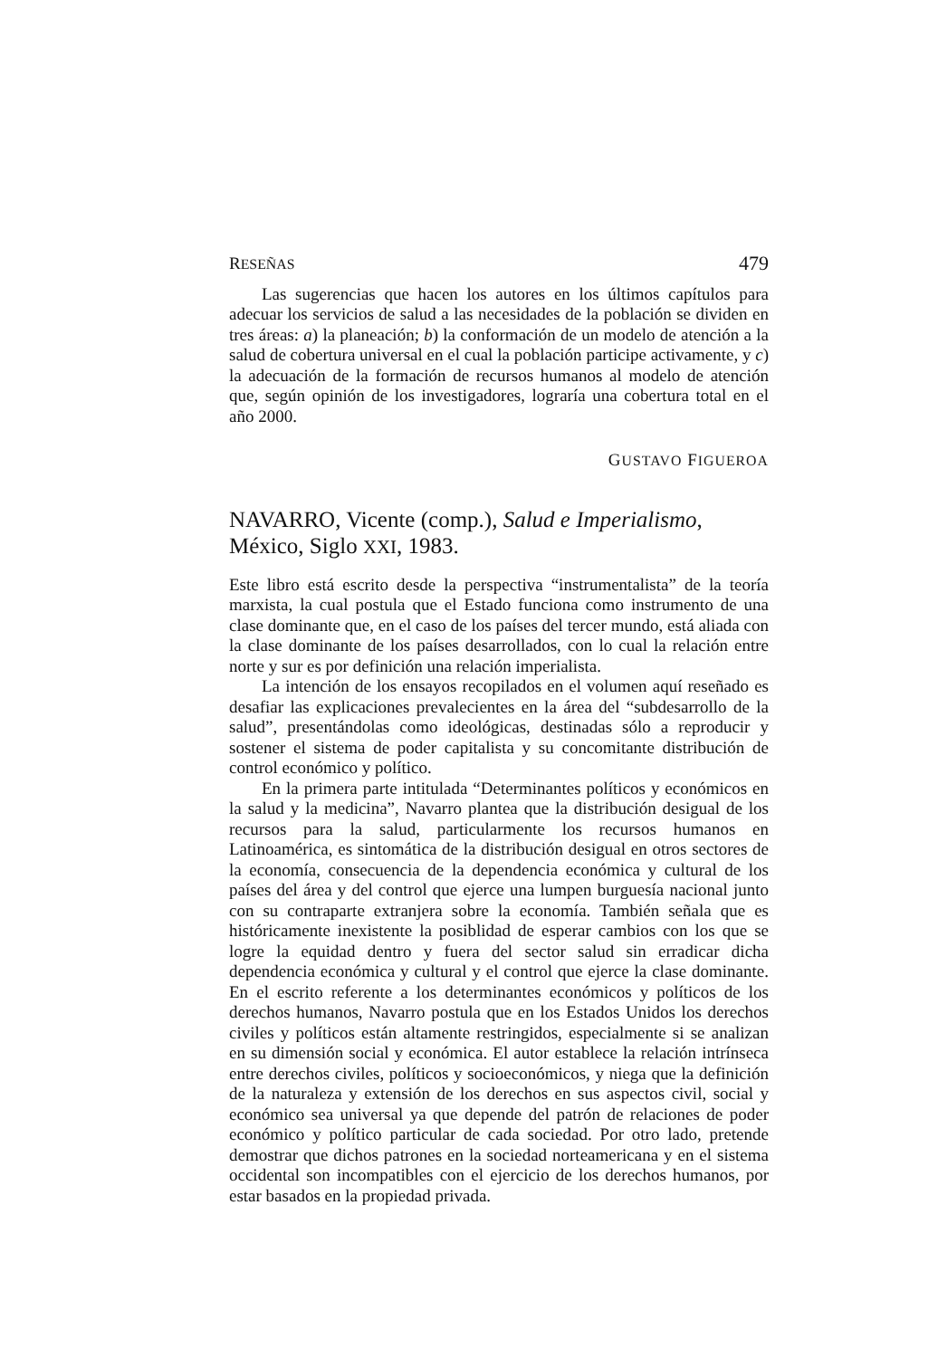RESEÑAS 479
Las sugerencias que hacen los autores en los últimos capítulos para adecuar los servicios de salud a las necesidades de la población se dividen en tres áreas: a) la planeación; b) la conformación de un modelo de atención a la salud de cobertura universal en el cual la población participe activamente, y c) la adecuación de la formación de recursos humanos al modelo de atención que, según opinión de los investigadores, lograría una cobertura total en el año 2000.
GUSTAVO FIGUEROA
NAVARRO, Vicente (comp.), Salud e Imperialismo, México, Siglo XXI, 1983.
Este libro está escrito desde la perspectiva “instrumentalista” de la teoría marxista, la cual postula que el Estado funciona como instrumento de una clase dominante que, en el caso de los países del tercer mundo, está aliada con la clase dominante de los países desarrollados, con lo cual la relación entre norte y sur es por definición una relación imperialista.
La intención de los ensayos recopilados en el volumen aquí reseñado es desafiar las explicaciones prevalecientes en la área del “subdesarrollo de la salud”, presentándolas como ideológicas, destinadas sólo a reproducir y sostener el sistema de poder capitalista y su concomitante distribución de control económico y político.
En la primera parte intitulada “Determinantes políticos y económicos en la salud y la medicina”, Navarro plantea que la distribución desigual de los recursos para la salud, particularmente los recursos humanos en Latinoamérica, es sintomática de la distribución desigual en otros sectores de la economía, consecuencia de la dependencia económica y cultural de los países del área y del control que ejerce una lumpen burguesía nacional junto con su contraparte extranjera sobre la economía. También señala que es históricamente inexistente la posiblidad de esperar cambios con los que se logre la equidad dentro y fuera del sector salud sin erradicar dicha dependencia económica y cultural y el control que ejerce la clase dominante. En el escrito referente a los determinantes económicos y políticos de los derechos humanos, Navarro postula que en los Estados Unidos los derechos civiles y políticos están altamente restringidos, especialmente si se analizan en su dimensión social y económica. El autor establece la relación intrínseca entre derechos civiles, políticos y socioeconómicos, y niega que la definición de la naturaleza y extensión de los derechos en sus aspectos civil, social y económico sea universal ya que depende del patrón de relaciones de poder económico y político particular de cada sociedad. Por otro lado, pretende demostrar que dichos patrones en la sociedad norteamericana y en el sistema occidental son incompatibles con el ejercicio de los derechos humanos, por estar basados en la propiedad privada.